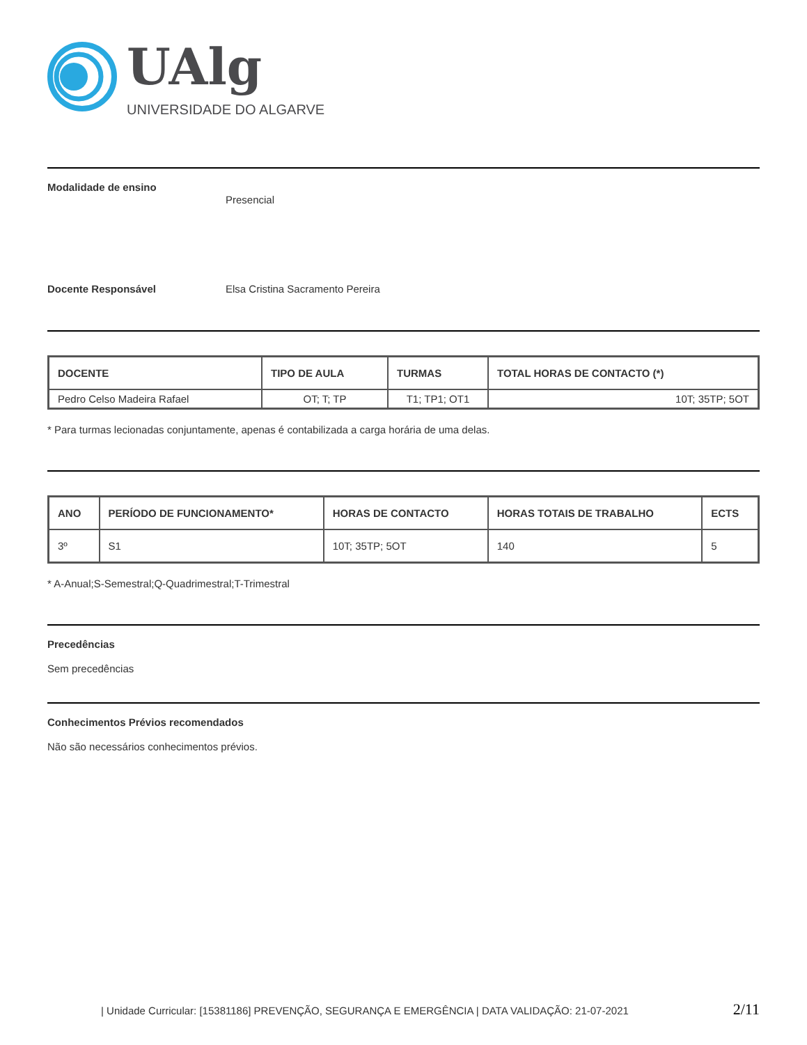UAlg
UNIVERSIDADE DO ALGARVE
Modalidade de ensino
Presencial
Docente Responsável Elsa Cristina Sacramento Pereira
| DOCENTE | TIPO DE AULA | TURMAS | TOTAL HORAS DE CONTACTO (*) |
| --- | --- | --- | --- |
| Pedro Celso Madeira Rafael | OT; T; TP | T1; TP1; OT1 | 10T; 35TP; 5OT |
* Para turmas lecionadas conjuntamente, apenas é contabilizada a carga horária de uma delas.
| ANO | PERÍODO DE FUNCIONAMENTO* | HORAS DE CONTACTO | HORAS TOTAIS DE TRABALHO | ECTS |
| --- | --- | --- | --- | --- |
| 3º | S1 | 10T; 35TP; 5OT | 140 | 5 |
* A-Anual;S-Semestral;Q-Quadrimestral;T-Trimestral
Precedências
Sem precedências
Conhecimentos Prévios recomendados
Não são necessários conhecimentos prévios.
| Unidade Curricular: [15381186] PREVENÇÃO, SEGURANÇA E EMERGÊNCIA | DATA VALIDAÇÃO: 21-07-2021 2/11